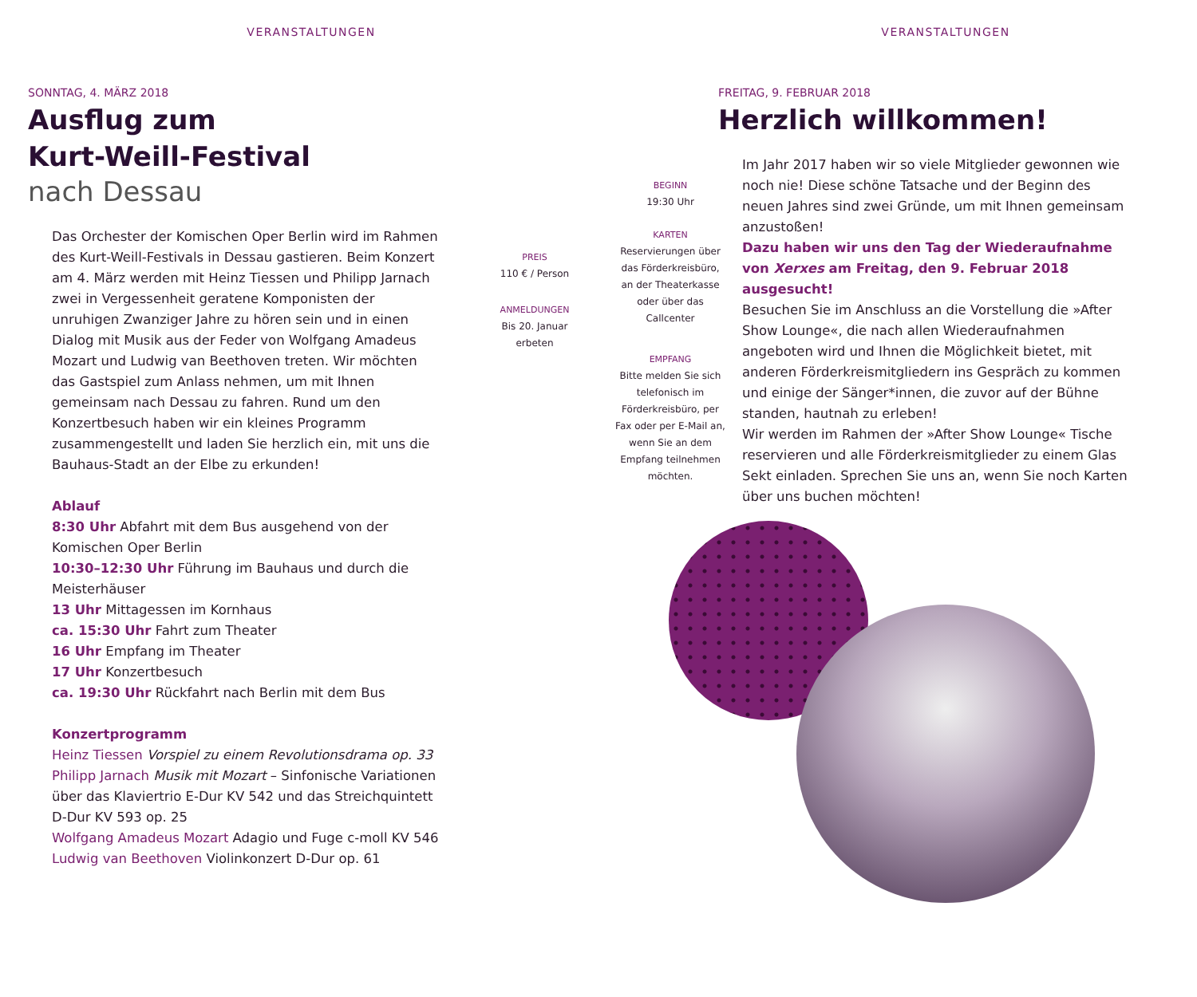VERANSTALTUNGEN
SONNTAG, 4. MÄRZ 2018
Ausflug zum
Kurt-Weill-Festival
nach Dessau
Das Orchester der Komischen Oper Berlin wird im Rahmen des Kurt-Weill-Festivals in Dessau gastieren. Beim Konzert am 4. März werden mit Heinz Tiessen und Philipp Jarnach zwei in Vergessenheit geratene Komponisten der unruhigen Zwanziger Jahre zu hören sein und in einen Dialog mit Musik aus der Feder von Wolfgang Amadeus Mozart und Ludwig van Beethoven treten. Wir möchten das Gastspiel zum Anlass nehmen, um mit Ihnen gemeinsam nach Dessau zu fahren. Rund um den Konzertbesuch haben wir ein kleines Programm zusammengestellt und laden Sie herzlich ein, mit uns die Bauhaus-Stadt an der Elbe zu erkunden!
Ablauf
8:30 Uhr Abfahrt mit dem Bus ausgehend von der Komischen Oper Berlin
10:30–12:30 Uhr Führung im Bauhaus und durch die Meisterhäuser
13 Uhr Mittagessen im Kornhaus
ca. 15:30 Uhr Fahrt zum Theater
16 Uhr Empfang im Theater
17 Uhr Konzertbesuch
ca. 19:30 Uhr Rückfahrt nach Berlin mit dem Bus
Konzertprogramm
Heinz Tiessen Vorspiel zu einem Revolutionsdrama op. 33
Philipp Jarnach Musik mit Mozart – Sinfonische Variationen über das Klaviertrio E-Dur KV 542 und das Streichquintett D-Dur KV 593 op. 25
Wolfgang Amadeus Mozart Adagio und Fuge c-moll KV 546
Ludwig van Beethoven Violinkonzert D-Dur op. 61
PREIS
110 € / Person
ANMELDUNGEN
Bis 20. Januar
erbeten
VERANSTALTUNGEN
BEGINN
19:30 Uhr
KARTEN
Reservierungen über das Förderkreisbüro, an der Theaterkasse oder über das Callcenter
EMPFANG
Bitte melden Sie sich telefonisch im Förderkreisbüro, per Fax oder per E-Mail an, wenn Sie an dem Empfang teilnehmen möchten.
FREITAG, 9. FEBRUAR 2018
Herzlich willkommen!
Im Jahr 2017 haben wir so viele Mitglieder gewonnen wie noch nie! Diese schöne Tatsache und der Beginn des neuen Jahres sind zwei Gründe, um mit Ihnen gemeinsam anzustoßen!
Dazu haben wir uns den Tag der Wiederaufnahme von Xerxes am Freitag, den 9. Februar 2018 ausgesucht!
Besuchen Sie im Anschluss an die Vorstellung die »After Show Lounge«, die nach allen Wiederaufnahmen angeboten wird und Ihnen die Möglichkeit bietet, mit anderen Förderkreismitgliedern ins Gespräch zu kommen und einige der Sänger*innen, die zuvor auf der Bühne standen, hautnah zu erleben!
Wir werden im Rahmen der »After Show Lounge« Tische reservieren und alle Förderkreismitglieder zu einem Glas Sekt einladen. Sprechen Sie uns an, wenn Sie noch Karten über uns buchen möchten!